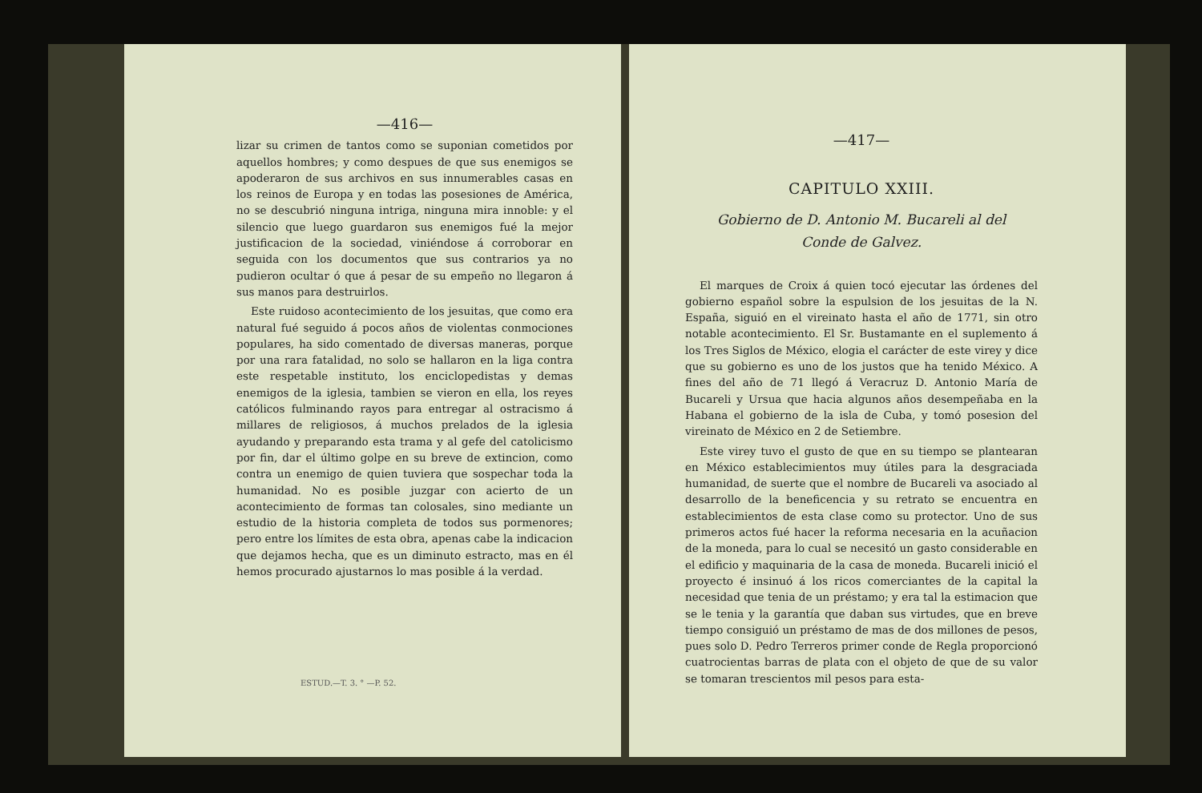—416—
lizar su crimen de tantos como se suponian cometidos por aquellos hombres; y como despues de que sus enemigos se apoderaron de sus archivos en sus innumerables casas en los reinos de Europa y en todas las posesiones de América, no se descubrió ninguna intriga, ninguna mira innoble: y el silencio que luego guardaron sus enemigos fué la mejor justificacion de la sociedad, viniéndose á corroborar en seguida con los documentos que sus contrarios ya no pudieron ocultar ó que á pesar de su empeño no llegaron á sus manos para destruirlos.
Este ruidoso acontecimiento de los jesuitas, que como era natural fué seguido á pocos años de violentas conmociones populares, ha sido comentado de diversas maneras, porque por una rara fatalidad, no solo se hallaron en la liga contra este respetable instituto, los enciclopedistas y demas enemigos de la iglesia, tambien se vieron en ella, los reyes católicos fulminando rayos para entregar al ostracismo á millares de religiosos, á muchos prelados de la iglesia ayudando y preparando esta trama y al gefe del catolicismo por fin, dar el último golpe en su breve de extincion, como contra un enemigo de quien tuviera que sospechar toda la humanidad. No es posible juzgar con acierto de un acontecimiento de formas tan colosales, sino mediante un estudio de la historia completa de todos sus pormenores; pero entre los límites de esta obra, apenas cabe la indicacion que dejamos hecha, que es un diminuto estracto, mas en él hemos procurado ajustarnos lo mas posible á la verdad.
ESTUD.—T. 3. ° —P. 52.
—417—
CAPITULO XXIII.
Gobierno de D. Antonio M. Bucareli al del
Conde de Galvez.
El marques de Croix á quien tocó ejecutar las órdenes del gobierno español sobre la espulsion de los jesuitas de la N. España, siguió en el vireinato hasta el año de 1771, sin otro notable acontecimiento. El Sr. Bustamante en el suplemento á los Tres Siglos de México, elogia el carácter de este virey y dice que su gobierno es uno de los justos que ha tenido México. A fines del año de 71 llegó á Veracruz D. Antonio María de Bucareli y Ursua que hacia algunos años desempeñaba en la Habana el gobierno de la isla de Cuba, y tomó posesion del vireinato de México en 2 de Setiembre.
Este virey tuvo el gusto de que en su tiempo se plantearan en México establecimientos muy útiles para la desgraciada humanidad, de suerte que el nombre de Bucareli va asociado al desarrollo de la beneficencia y su retrato se encuentra en establecimientos de esta clase como su protector. Uno de sus primeros actos fué hacer la reforma necesaria en la acuñacion de la moneda, para lo cual se necesitó un gasto considerable en el edificio y maquinaria de la casa de moneda. Bucareli inició el proyecto é insinuó á los ricos comerciantes de la capital la necesidad que tenia de un préstamo; y era tal la estimacion que se le tenia y la garantía que daban sus virtudes, que en breve tiempo consiguió un préstamo de mas de dos millones de pesos, pues solo D. Pedro Terreros primer conde de Regla proporcionó cuatrocientas barras de plata con el objeto de que de su valor se tomaran trescientos mil pesos para esta-